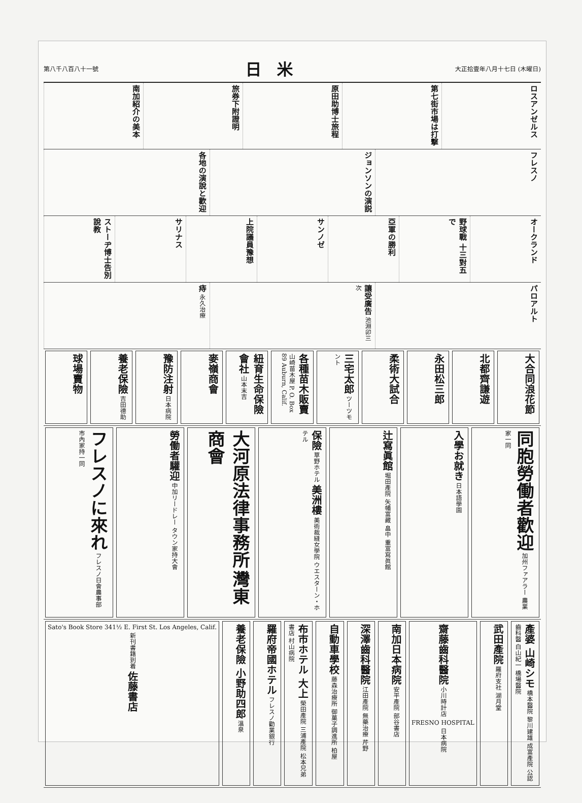大正拾壹年八月十七日 (木曜日) 日米 第八千八百八十一號
ロスアンゼルス
第七街市場は打撃
原田助博士旅程
旅券下附證明
南加紹介の美本
フレスノ
ジョンソンの演説
各地の演說と歡迎
オークランド
野球戰 十三對五で
亞軍の勝利
サンノゼ
上院議員豫想
サリナス
ストーヂ博士告別說教
パロアルト
讓受廣告 池淵卯三次
痔 永久治療
大合同浪花節
北都齊謙遊
永田松三郎
柔術大試合
三宅太郎 ツーツモント
各種苗木販賣 山崎苗木屋 P. O. Box 89 Auburn, Calif.
紐育生命保險會社 山本末吉
麥嶺商會
豫防注射 日本病院
養老保險 吉田德助
球場賣物
同胞勞働者歡迎 加州ファアラー 農業家一同
入學お就き 日本語學園
辻寫眞館 堀田產院 矢幡富藏 畠中 重富寫眞館
保險 草野ホテル 美洲樓 美術裁縫女學院 ウエスターン・ホテル
大河原法律事務所 灣東商會
勞働者驩迎 中加リードレー タウン家持大會
フレスノに來れ フレスノ日會農事部 市內家持一同
產婆 山崎シモ 橋本醫院 黎川建雄 成富產院 公認齒科醫 白山紀一 橋場醫院
武田產院 羅府支社 湖月堂
齋藤齒科醫院 小川時計店 FRESNO HOSPITAL 日本病院
南加日本病院 安平產院 部谷書店
深澤齒科醫院 江田產院 無藥治療 芹野
自動車學校 藤森治療所 御菓子調進所 柏屋
布市ホテル 大上 榮田產院 三浦產院 松本兄弟書店 村山病院
羅府帝國ホテル フレスノ勸業銀行
養老保險 小野助四郎 溫泉
Sato's Book Store 341½ E. First St. Los Angeles, Calif. 新刊書籍到着 佐藤書店